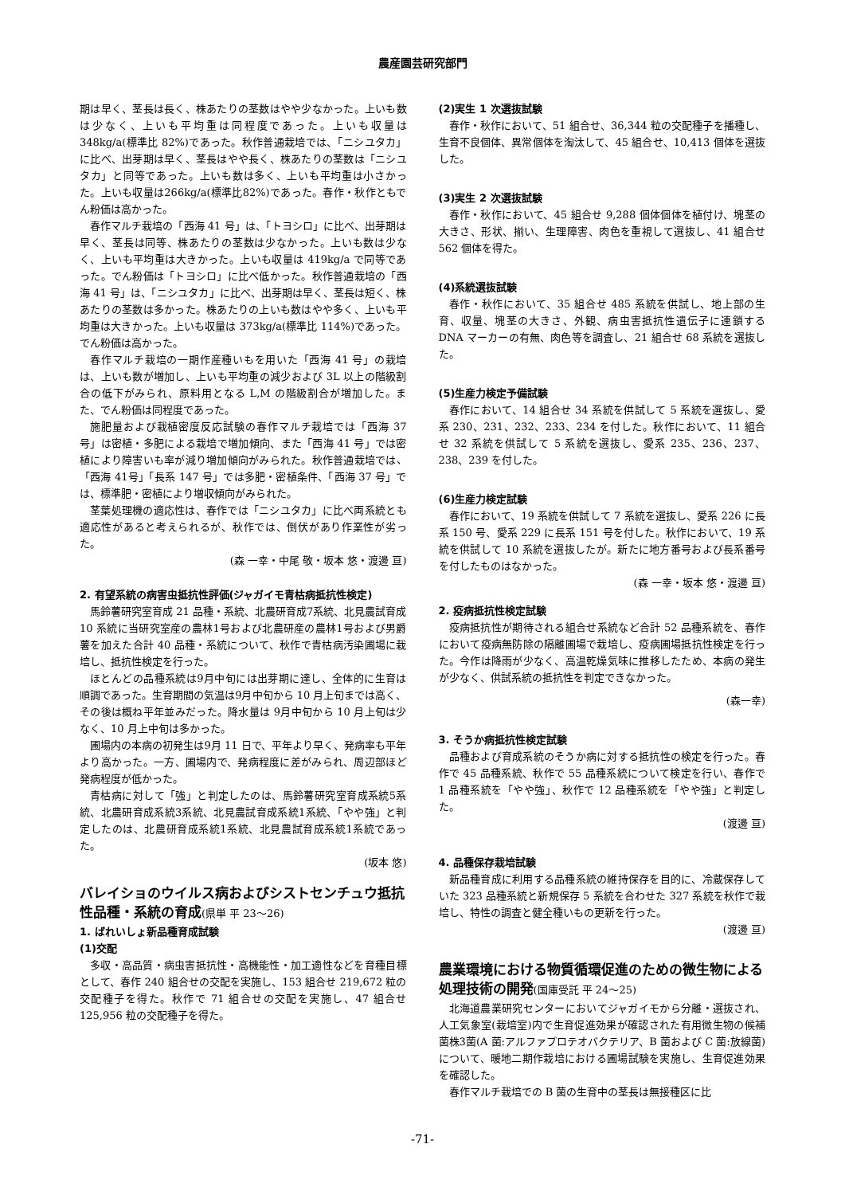農産園芸研究部門
期は早く、茎長は長く、株あたりの茎数はやや少なかった。上いも数は少なく、上いも平均重は同程度であった。上いも収量は 348kg/a(標準比 82%)であった。秋作普通栽培では、「ニシユタカ」に比べ、出芽期は早く、茎長はやや長く、株あたりの茎数は「ニシユタカ」と同等であった。上いも数は多く、上いも平均重は小さかった。上いも収量は266kg/a(標準比82%)であった。春作・秋作ともでん粉価は高かった。
春作マルチ栽培の「西海 41 号」は、「トヨシロ」に比べ、出芽期は早く、茎長は同等、株あたりの茎数は少なかった。上いも数は少なく、上いも平均重は大きかった。上いも収量は 419kg/a で同等であった。でん粉価は「トヨシロ」に比べ低かった。秋作普通栽培の「西海 41 号」は、「ニシユタカ」に比べ、出芽期は早く、茎長は短く、株あたりの茎数は多かった。株あたりの上いも数はやや多く、上いも平均重は大きかった。上いも収量は 373kg/a(標準比 114%)であった。でん粉価は高かった。
春作マルチ栽培の一期作産種いもを用いた「西海 41 号」の栽培は、上いも数が増加し、上いも平均重の減少および 3L 以上の階級割合の低下がみられ、原料用となる L,M の階級割合が増加した。また、でん粉価は同程度であった。
施肥量および栽植密度反応試験の春作マルチ栽培では「西海 37 号」は密植・多肥による栽培で増加傾向、また「西海 41 号」では密植により障害いも率が減り増加傾向がみられた。秋作普通栽培では、「西海 41号」「長系 147 号」では多肥・密植条件、「西海 37 号」では、標準肥・密植により増収傾向がみられた。
茎葉処理機の適応性は、春作では「ニシユタカ」に比べ両系統とも適応性があると考えられるが、秋作では、倒伏があり作業性が劣った。
(森 一幸・中尾 敬・坂本 悠・渡邊 亘)
2. 有望系統の病害虫抵抗性評価(ジャガイモ青枯病抵抗性検定)
馬鈴薯研究室育成 21 品種・系統、北農研育成7系統、北見農試育成 10 系統に当研究室産の農林1号および北農研産の農林1号および男爵薯を加えた合計 40 品種・系統について、秋作で青枯病汚染圃場に栽培し、抵抗性検定を行った。
ほとんどの品種系統は9月中旬には出芽期に達し、全体的に生育は順調であった。生育期間の気温は9月中旬から 10 月上旬までは高く、その後は概ね平年並みだった。降水量は 9月中旬から 10 月上旬は少なく、10 月上中旬は多かった。
圃場内の本病の初発生は9月 11 日で、平年より早く、発病率も平年より高かった。一方、圃場内で、発病程度に差がみられ、周辺部ほど発病程度が低かった。
青枯病に対して「強」と判定したのは、馬鈴薯研究室育成系統5系統、北農研育成系統3系統、北見農試育成系統1系統、「やや強」と判定したのは、北農研育成系統1系統、北見農試育成系統1系統であった。
(坂本 悠)
バレイショのウイルス病およびシストセンチュウ抵抗性品種・系統の育成(県単 平 23～26)
1. ばれいしょ新品種育成試験
(1)交配
多収・高品質・病虫害抵抗性・高機能性・加工適性などを育種目標として、春作 240 組合せの交配を実施し、153 組合せ 219,672 粒の交配種子を得た。秋作で 71 組合せの交配を実施し、47 組合せ 125,956 粒の交配種子を得た。
(2)実生 1 次選抜試験
春作・秋作において、51 組合せ、36,344 粒の交配種子を播種し、生育不良個体、異常個体を淘汰して、45 組合せ、10,413 個体を選抜した。
(3)実生 2 次選抜試験
春作・秋作において、45 組合せ 9,288 個体個体を植付け、塊茎の大きさ、形状、揃い、生理障害、肉色を重視して選抜し、41 組合せ 562 個体を得た。
(4)系統選抜試験
春作・秋作において、35 組合せ 485 系統を供試し、地上部の生育、収量、塊茎の大きさ、外観、病虫害抵抗性遺伝子に連鎖する DNA マーカーの有無、肉色等を調査し、21 組合せ 68 系統を選抜した。
(5)生産力検定予備試験
春作において、14 組合せ 34 系統を供試して 5 系統を選抜し、愛系 230、231、232、233、234 を付した。秋作において、11 組合せ 32 系統を供試して 5 系統を選抜し、愛系 235、236、237、238、239 を付した。
(6)生産力検定試験
春作において、19 系統を供試して 7 系統を選抜し、愛系 226 に長系 150 号、愛系 229 に長系 151 号を付した。秋作において、19 系統を供試して 10 系統を選抜したが。新たに地方番号および長系番号を付したものはなかった。
(森 一幸・坂本 悠・渡邊 亘)
2. 疫病抵抗性検定試験
疫病抵抗性が期待される組合せ系統など合計 52 品種系統を、春作において疫病無防除の隔離圃場で栽培し、疫病圃場抵抗性検定を行った。今作は降雨が少なく、高温乾燥気味に推移したため、本病の発生が少なく、供試系統の抵抗性を判定できなかった。
(森一幸)
3. そうか病抵抗性検定試験
品種および育成系統のそうか病に対する抵抗性の検定を行った。春作で 45 品種系統、秋作で 55 品種系統について検定を行い、春作で 1 品種系統を「やや強」、秋作で 12 品種系統を「やや強」と判定した。
(渡邊 亘)
4. 品種保存栽培試験
新品種育成に利用する品種系統の維持保存を目的に、冷蔵保存していた 323 品種系統と新規保存 5 系統を合わせた 327 系統を秋作で栽培し、特性の調査と健全種いもの更新を行った。
(渡邊 亘)
農業環境における物質循環促進のための微生物による処理技術の開発(国庫受託 平 24～25)
北海道農業研究センターにおいてジャガイモから分離・選抜され、人工気象室(栽培室)内で生育促進効果が確認された有用微生物の候補菌株3菌(A 菌:アルファプロテオバクテリア、B 菌および C 菌:放線菌)について、暖地二期作栽培における圃場試験を実施し、生育促進効果を確認した。
春作マルチ栽培での B 菌の生育中の茎長は無接種区に比
-71-